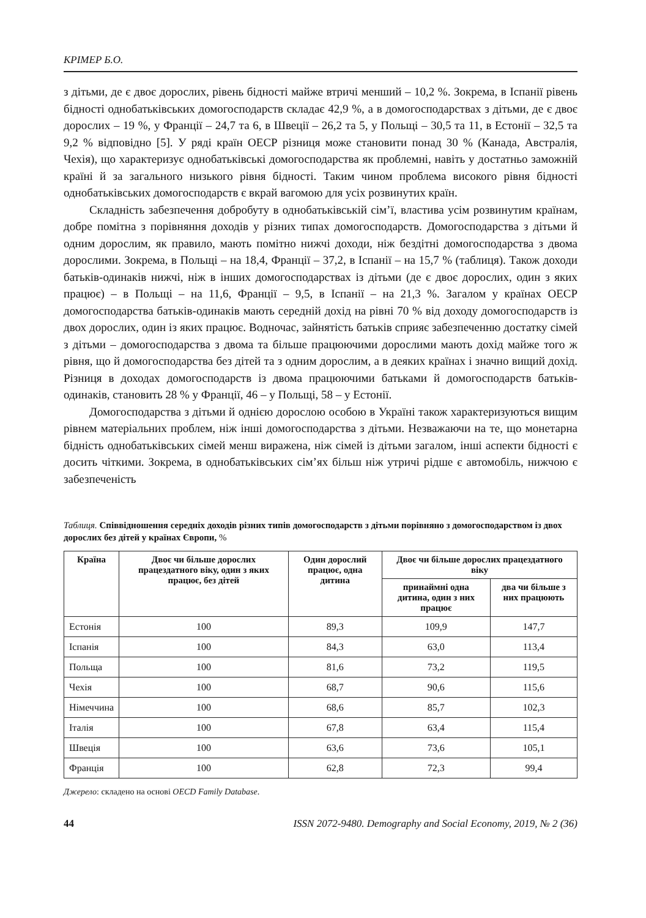КРІМЕР Б.О.
з дітьми, де є двоє дорослих, рівень бідності майже втричі менший – 10,2 %. Зокрема, в Іспанії рівень бідності однобатьківських домогосподарств складає 42,9 %, а в домогосподарствах з дітьми, де є двоє дорослих – 19 %, у Франції – 24,7 та 6, в Швеції – 26,2 та 5, у Польщі – 30,5 та 11, в Естонії – 32,5 та 9,2 % відповідно [5]. У ряді країн ОЕСР різниця може становити понад 30 % (Канада, Австралія, Чехія), що характеризує однобатьківські домогосподарства як проблемні, навіть у достатньо заможній країні й за загального низького рівня бідності. Таким чином проблема високого рівня бідності однобатьківських домогосподарств є вкрай вагомою для усіх розвинутих країн.
Складність забезпечення добробуту в однобатьківській сім’ї, властива усім розвинутим країнам, добре помітна з порівняння доходів у різних типах домогосподарств. Домогосподарства з дітьми й одним дорослим, як правило, мають помітно нижчі доходи, ніж бездітні домогосподарства з двома дорослими. Зокрема, в Польщі – на 18,4, Франції – 37,2, в Іспанії – на 15,7 % (таблиця). Також доходи батьків-одинаків нижчі, ніж в інших домогосподарствах із дітьми (де є двоє дорослих, один з яких працює) – в Польщі – на 11,6, Франції – 9,5, в Іспанії – на 21,3 %. Загалом у країнах ОЕСР домогосподарства батьків-одинаків мають середній дохід на рівні 70 % від доходу домогосподарств із двох дорослих, один із яких працює. Водночас, зайнятість батьків сприяє забезпеченню достатку сімей з дітьми – домогосподарства з двома та більше працюючими дорослими мають дохід майже того ж рівня, що й домогосподарства без дітей та з одним дорослим, а в деяких країнах і значно вищий дохід. Різниця в доходах домогосподарств із двома працюючими батьками й домогосподарств батьків-одинаків, становить 28 % у Франції, 46 – у Польщі, 58 – у Естонії.
Домогосподарства з дітьми й однією дорослою особою в Україні також характеризуються вищим рівнем матеріальних проблем, ніж інші домогосподарства з дітьми. Незважаючи на те, що монетарна бідність однобатьківських сімей менш виражена, ніж сімей із дітьми загалом, інші аспекти бідності є досить чіткими. Зокрема, в однобатьківських сім’ях більш ніж утричі рідше є автомобіль, нижчою є забезпеченість
Таблиця. Співвідношення середніх доходів різних типів домогосподарств з дітьми порівняно з домогосподарством із двох дорослих без дітей у країнах Європи, %
| Країна | Двоє чи більше дорослих працездатного віку, один з яких працює, без дітей | Один дорослий працює, одна дитина | Двоє чи більше дорослих працездатного віку | |
| --- | --- | --- | --- | --- |
| | | | принаймні одна дитина, один з них працює | два чи більше з них працюють |
| Естонія | 100 | 89,3 | 109,9 | 147,7 |
| Іспанія | 100 | 84,3 | 63,0 | 113,4 |
| Польща | 100 | 81,6 | 73,2 | 119,5 |
| Чехія | 100 | 68,7 | 90,6 | 115,6 |
| Німеччина | 100 | 68,6 | 85,7 | 102,3 |
| Італія | 100 | 67,8 | 63,4 | 115,4 |
| Швеція | 100 | 63,6 | 73,6 | 105,1 |
| Франція | 100 | 62,8 | 72,3 | 99,4 |
Джерело: складено на основі OECD Family Database.
44 ISSN 2072-9480. Demography and Social Economy, 2019, № 2 (36)